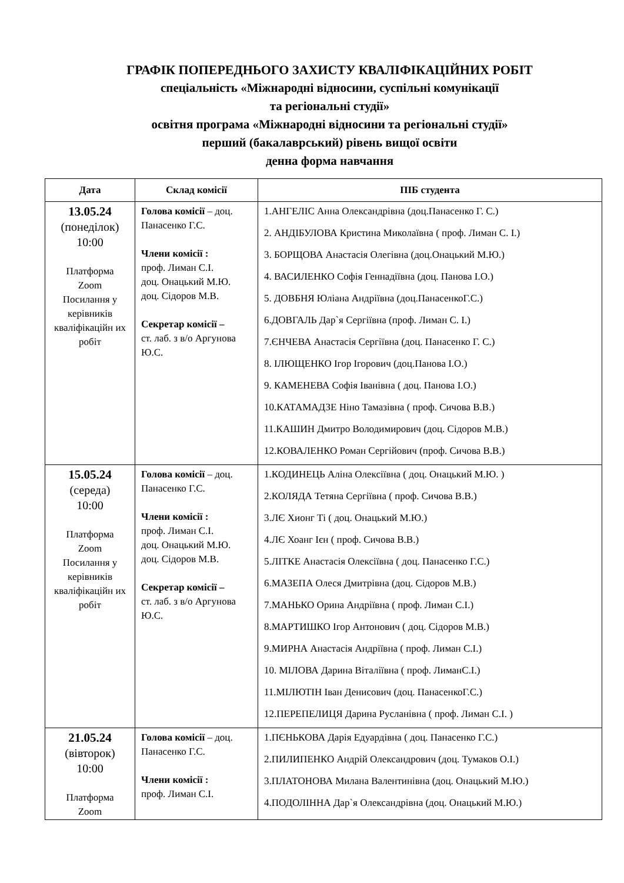ГРАФІК ПОПЕРЕДНЬОГО ЗАХИСТУ КВАЛІФІКАЦІЙНИХ РОБІТ
спеціальність «Міжнародні відносини, суспільні комунікації
та регіональні студії»
освітня програма «Міжнародні відносини та регіональні студії»
перший (бакалаврський) рівень вищої освіти
денна форма навчання
| Дата | Склад комісії | ПІБ студента |
| --- | --- | --- |
| 13.05.24 (понеділок) 10:00 Платформа Zoom Посилання у керівників кваліфікаційн их робіт | Голова комісії – доц. Панасенко Г.С. Члени комісії : проф. Лиман С.І. доц. Онацький М.Ю. доц. Сідоров М.В. Секретар комісії – ст. лаб. з в/о Аргунова Ю.С. | 1.АНГЕЛІС Анна Олександрівна (доц.Панасенко Г. С.) 2. АНДІБУЛОВА Кристина Миколаївна ( проф. Лиман С. І.) 3. БОРЩОВА Анастасія Олегівна (доц.Онацький М.Ю.) 4. ВАСИЛЕНКО Софія Геннадіївна (доц. Панова І.О.) 5. ДОВБНЯ Юліана Андріївна (доц.ПанасенкоГ.С.) 6.ДОВГАЛЬ Дар`я Сергіївна (проф. Лиман С. І.) 7.ЄНЧЕВА Анастасія Сергіївна (доц. Панасенко Г. С.) 8. ІЛЮЩЕНКО Ігор Ігорович (доц.Панова І.О.) 9. КАМЕНЕВА Софія Іванівна ( доц. Панова І.О.) 10.КАТАМАДЗЕ Ніно Тамазівна ( проф. Сичова В.В.) 11.КАШИН Дмитро Володимирович (доц. Сідоров М.В.) 12.КОВАЛЕНКО Роман Сергійович (проф. Сичова В.В.) |
| 15.05.24 (середа) 10:00 Платформа Zoom Посилання у керівників кваліфікаційн их робіт | Голова комісії – доц. Панасенко Г.С. Члени комісії : проф. Лиман С.І. доц. Онацький М.Ю. доц. Сідоров М.В. Секретар комісії – ст. лаб. з в/о Аргунова Ю.С. | 1.КОДИНЕЦЬ Аліна Олексіївна ( доц. Онацький М.Ю. ) 2.КОЛЯДА Тетяна Сергіївна ( проф. Сичова В.В.) 3.ЛЄ Хионг Ті ( доц. Онацький М.Ю.) 4.ЛЄ Хоанг Ієн ( проф. Сичова В.В.) 5.ЛІТКЕ Анастасія Олексіївна ( доц. Панасенко Г.С.) 6.МАЗЕПА Олеся Дмитрівна (доц. Сідоров М.В.) 7.МАНЬКО Орина Андріївна ( проф. Лиман С.І.) 8.МАРТИШКО Ігор Антонович ( доц. Сідоров М.В.) 9.МИРНА Анастасія Андріївна ( проф. Лиман С.І.) 10. МІЛОВА Дарина Віталіївна ( проф. ЛиманС.І.) 11.МІЛЮТІН Іван Денисович (доц. ПанасенкоГ.С.) 12.ПЕРЕПЕЛИЦЯ Дарина Русланівна ( проф. Лиман С.І. ) |
| 21.05.24 (вівторок) 10:00 Платформа Zoom | Голова комісії – доц. Панасенко Г.С. Члени комісії : проф. Лиман С.І. | 1.ПЄНЬКОВА Дарія Едуардівна ( доц. Панасенко Г.С.) 2.ПИЛИПЕНКО Андрій Олександрович (доц. Тумаков О.І.) 3.ПЛАТОНОВА Милана Валентинівна (доц. Онацький М.Ю.) 4.ПОДОЛІННА Дар`я Олександрівна (доц. Онацький М.Ю.) |